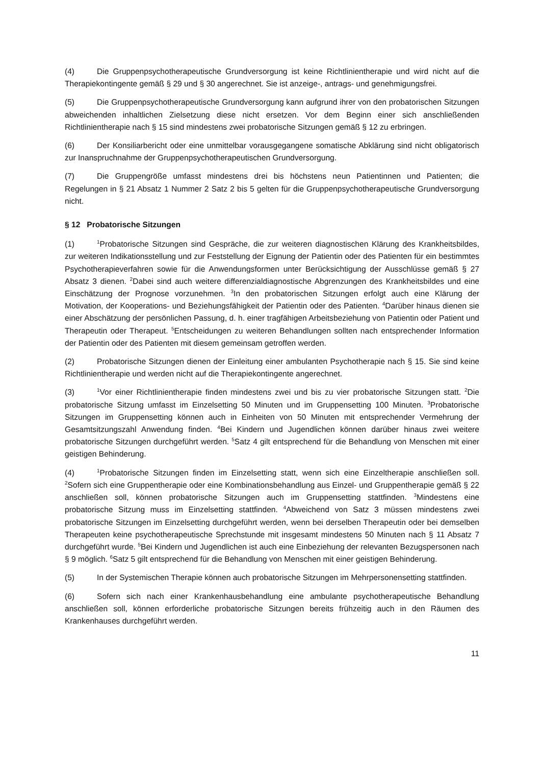(4) Die Gruppenpsychotherapeutische Grundversorgung ist keine Richtlinientherapie und wird nicht auf die Therapiekontingente gemäß § 29 und § 30 angerechnet. Sie ist anzeige-, antrags- und genehmigungsfrei.
(5) Die Gruppenpsychotherapeutische Grundversorgung kann aufgrund ihrer von den probatorischen Sitzungen abweichenden inhaltlichen Zielsetzung diese nicht ersetzen. Vor dem Beginn einer sich anschließenden Richtlinientherapie nach § 15 sind mindestens zwei probatorische Sitzungen gemäß § 12 zu erbringen.
(6) Der Konsiliarbericht oder eine unmittelbar vorausgegangene somatische Abklärung sind nicht obligatorisch zur Inanspruchnahme der Gruppenpsychotherapeutischen Grundversorgung.
(7) Die Gruppengröße umfasst mindestens drei bis höchstens neun Patientinnen und Patienten; die Regelungen in § 21 Absatz 1 Nummer 2 Satz 2 bis 5 gelten für die Gruppenpsychotherapeutische Grundversorgung nicht.
§ 12 Probatorische Sitzungen
(1)<sup>1</sup>Probatorische Sitzungen sind Gespräche, die zur weiteren diagnostischen Klärung des Krankheitsbildes, zur weiteren Indikationsstellung und zur Feststellung der Eignung der Patientin oder des Patienten für ein bestimmtes Psychotherapieverfahren sowie für die Anwendungsformen unter Berücksichtigung der Ausschlüsse gemäß § 27 Absatz 3 dienen. <sup>2</sup>Dabei sind auch weitere differenzialdiagnostische Abgrenzungen des Krankheitsbildes und eine Einschätzung der Prognose vorzunehmen. <sup>3</sup>In den probatorischen Sitzungen erfolgt auch eine Klärung der Motivation, der Kooperations- und Beziehungsfähigkeit der Patientin oder des Patienten. <sup>4</sup>Darüber hinaus dienen sie einer Abschätzung der persönlichen Passung, d. h. einer tragfähigen Arbeitsbeziehung von Patientin oder Patient und Therapeutin oder Therapeut. <sup>5</sup>Entscheidungen zu weiteren Behandlungen sollten nach entsprechender Information der Patientin oder des Patienten mit diesem gemeinsam getroffen werden.
(2) Probatorische Sitzungen dienen der Einleitung einer ambulanten Psychotherapie nach § 15. Sie sind keine Richtlinientherapie und werden nicht auf die Therapiekontingente angerechnet.
(3)<sup>1</sup>Vor einer Richtlinientherapie finden mindestens zwei und bis zu vier probatorische Sitzungen statt. <sup>2</sup>Die probatorische Sitzung umfasst im Einzelsetting 50 Minuten und im Gruppensetting 100 Minuten. <sup>3</sup>Probatorische Sitzungen im Gruppensetting können auch in Einheiten von 50 Minuten mit entsprechender Vermehrung der Gesamtsitzungszahl Anwendung finden. <sup>4</sup>Bei Kindern und Jugendlichen können darüber hinaus zwei weitere probatorische Sitzungen durchgeführt werden. <sup>5</sup>Satz 4 gilt entsprechend für die Behandlung von Menschen mit einer geistigen Behinderung.
(4)<sup>1</sup>Probatorische Sitzungen finden im Einzelsetting statt, wenn sich eine Einzeltherapie anschließen soll. <sup>2</sup>Sofern sich eine Gruppentherapie oder eine Kombinationsbehandlung aus Einzel- und Gruppentherapie gemäß § 22 anschließen soll, können probatorische Sitzungen auch im Gruppensetting stattfinden. <sup>3</sup>Mindestens eine probatorische Sitzung muss im Einzelsetting stattfinden. <sup>4</sup>Abweichend von Satz 3 müssen mindestens zwei probatorische Sitzungen im Einzelsetting durchgeführt werden, wenn bei derselben Therapeutin oder bei demselben Therapeuten keine psychotherapeutische Sprechstunde mit insgesamt mindestens 50 Minuten nach § 11 Absatz 7 durchgeführt wurde. <sup>5</sup>Bei Kindern und Jugendlichen ist auch eine Einbeziehung der relevanten Bezugspersonen nach § 9 möglich. <sup>6</sup>Satz 5 gilt entsprechend für die Behandlung von Menschen mit einer geistigen Behinderung.
(5) In der Systemischen Therapie können auch probatorische Sitzungen im Mehrpersonensetting stattfinden.
(6) Sofern sich nach einer Krankenhausbehandlung eine ambulante psychotherapeutische Behandlung anschließen soll, können erforderliche probatorische Sitzungen bereits frühzeitig auch in den Räumen des Krankenhauses durchgeführt werden.
11